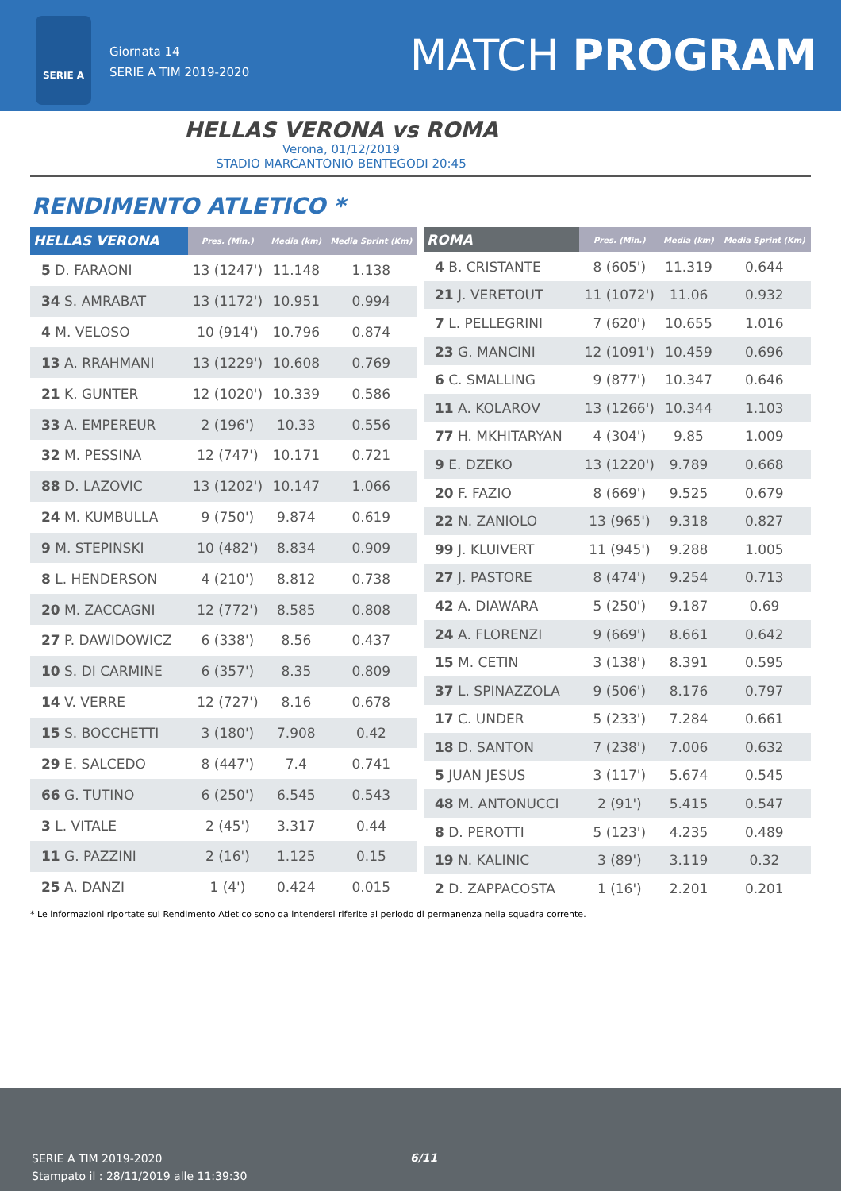SERIE A
Giornata 14
SERIE A TIM 2019-2020
MATCH PROGRAM
HELLAS VERONA vs ROMA
Verona, 01/12/2019
STADIO MARCANTONIO BENTEGODI 20:45
RENDIMENTO ATLETICO *
| HELLAS VERONA | Pres. (Min.) | Media (km) | Media Sprint (Km) |
| --- | --- | --- | --- |
| 5 D. FARAONI | 13 (1247') | 11.148 | 1.138 |
| 34 S. AMRABAT | 13 (1172') | 10.951 | 0.994 |
| 4 M. VELOSO | 10 (914') | 10.796 | 0.874 |
| 13 A. RRAHMANI | 13 (1229') | 10.608 | 0.769 |
| 21 K. GUNTER | 12 (1020') | 10.339 | 0.586 |
| 33 A. EMPEREUR | 2 (196') | 10.33 | 0.556 |
| 32 M. PESSINA | 12 (747') | 10.171 | 0.721 |
| 88 D. LAZOVIC | 13 (1202') | 10.147 | 1.066 |
| 24 M. KUMBULLA | 9 (750') | 9.874 | 0.619 |
| 9 M. STEPINSKI | 10 (482') | 8.834 | 0.909 |
| 8 L. HENDERSON | 4 (210') | 8.812 | 0.738 |
| 20 M. ZACCAGNI | 12 (772') | 8.585 | 0.808 |
| 27 P. DAWIDOWICZ | 6 (338') | 8.56 | 0.437 |
| 10 S. DI CARMINE | 6 (357') | 8.35 | 0.809 |
| 14 V. VERRE | 12 (727') | 8.16 | 0.678 |
| 15 S. BOCCHETTI | 3 (180') | 7.908 | 0.42 |
| 29 E. SALCEDO | 8 (447') | 7.4 | 0.741 |
| 66 G. TUTINO | 6 (250') | 6.545 | 0.543 |
| 3 L. VITALE | 2 (45') | 3.317 | 0.44 |
| 11 G. PAZZINI | 2 (16') | 1.125 | 0.15 |
| 25 A. DANZI | 1 (4') | 0.424 | 0.015 |
| ROMA | Pres. (Min.) | Media (km) | Media Sprint (Km) |
| --- | --- | --- | --- |
| 4 B. CRISTANTE | 8 (605') | 11.319 | 0.644 |
| 21 J. VERETOUT | 11 (1072') | 11.06 | 0.932 |
| 7 L. PELLEGRINI | 7 (620') | 10.655 | 1.016 |
| 23 G. MANCINI | 12 (1091') | 10.459 | 0.696 |
| 6 C. SMALLING | 9 (877') | 10.347 | 0.646 |
| 11 A. KOLAROV | 13 (1266') | 10.344 | 1.103 |
| 77 H. MKHITARYAN | 4 (304') | 9.85 | 1.009 |
| 9 E. DZEKO | 13 (1220') | 9.789 | 0.668 |
| 20 F. FAZIO | 8 (669') | 9.525 | 0.679 |
| 22 N. ZANIOLO | 13 (965') | 9.318 | 0.827 |
| 99 J. KLUIVERT | 11 (945') | 9.288 | 1.005 |
| 27 J. PASTORE | 8 (474') | 9.254 | 0.713 |
| 42 A. DIAWARA | 5 (250') | 9.187 | 0.69 |
| 24 A. FLORENZI | 9 (669') | 8.661 | 0.642 |
| 15 M. CETIN | 3 (138') | 8.391 | 0.595 |
| 37 L. SPINAZZOLA | 9 (506') | 8.176 | 0.797 |
| 17 C. UNDER | 5 (233') | 7.284 | 0.661 |
| 18 D. SANTON | 7 (238') | 7.006 | 0.632 |
| 5 JUAN JESUS | 3 (117') | 5.674 | 0.545 |
| 48 M. ANTONUCCI | 2 (91') | 5.415 | 0.547 |
| 8 D. PEROTTI | 5 (123') | 4.235 | 0.489 |
| 19 N. KALINIC | 3 (89') | 3.119 | 0.32 |
| 2 D. ZAPPACOSTA | 1 (16') | 2.201 | 0.201 |
* Le informazioni riportate sul Rendimento Atletico sono da intendersi riferite al periodo di permanenza nella squadra corrente.
SERIE A TIM 2019-2020
Stampato il : 28/11/2019 alle 11:39:30
6/11